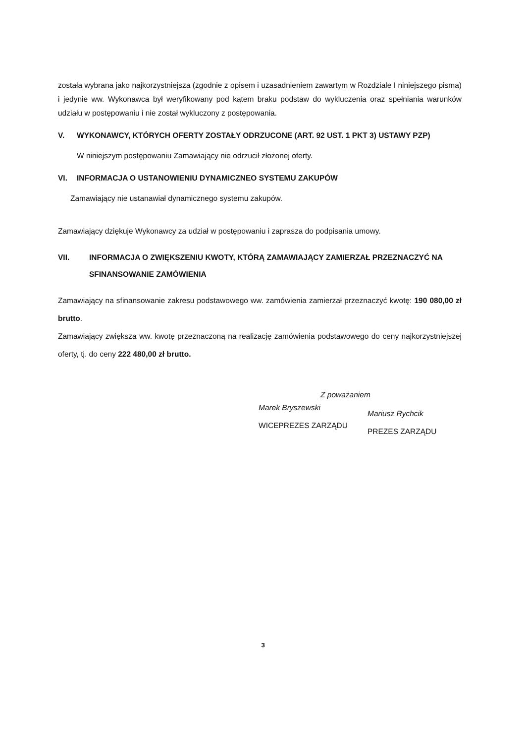została wybrana jako najkorzystniejsza (zgodnie z opisem i uzasadnieniem zawartym w Rozdziale I niniejszego pisma) i jedynie ww. Wykonawca był weryfikowany pod kątem braku podstaw do wykluczenia oraz spełniania warunków udziału w postępowaniu i nie został wykluczony z postępowania.
V. WYKONAWCY, KTÓRYCH OFERTY ZOSTAŁY ODRZUCONE (ART. 92 UST. 1 PKT 3) USTAWY PZP)
W niniejszym postępowaniu Zamawiający nie odrzucił złożonej oferty.
VI. INFORMACJA O USTANOWIENIU DYNAMICZNEO SYSTEMU ZAKUPÓW
Zamawiający nie ustanawiał dynamicznego systemu zakupów.
Zamawiający dziękuje Wykonawcy za udział w postępowaniu i zaprasza do podpisania umowy.
VII. INFORMACJA O ZWIĘKSZENIU KWOTY, KTÓRĄ ZAMAWIAJĄCY ZAMIERZAŁ PRZEZNACZYĆ NA SFINANSOWANIE ZAMÓWIENIA
Zamawiający na sfinansowanie zakresu podstawowego ww. zamówienia zamierzał przeznaczyć kwotę: 190 080,00 zł brutto.
Zamawiający zwiększa ww. kwotę przeznaczoną na realizację zamówienia podstawowego do ceny najkorzystniejszej oferty, tj. do ceny 222 480,00 zł brutto.
Z poważaniem
Marek Bryszewski
WICEPREZES ZARZĄDU
Mariusz Rychcik
PREZES ZARZĄDU
3